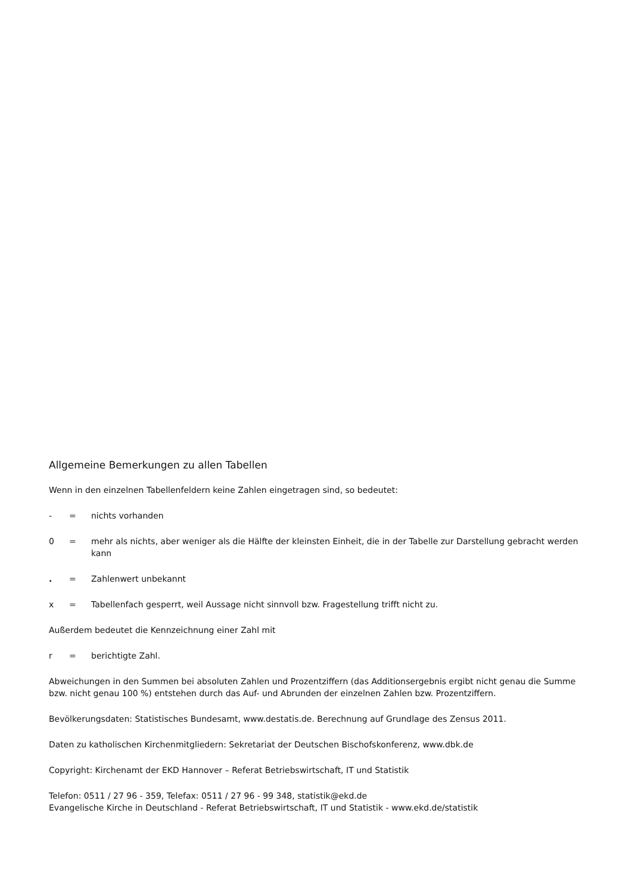Allgemeine Bemerkungen zu allen Tabellen
Wenn in den einzelnen Tabellenfeldern keine Zahlen eingetragen sind, so bedeutet:
- = nichts vorhanden
0 = mehr als nichts, aber weniger als die Hälfte der kleinsten Einheit, die in der Tabelle zur Darstellung gebracht werden kann
. = Zahlenwert unbekannt
x = Tabellenfach gesperrt, weil Aussage nicht sinnvoll bzw. Fragestellung trifft nicht zu.
Außerdem bedeutet die Kennzeichnung einer Zahl mit
r = berichtigte Zahl.
Abweichungen in den Summen bei absoluten Zahlen und Prozentziffern (das Additionsergebnis ergibt nicht genau die Summe bzw. nicht genau 100 %) entstehen durch das Auf- und Abrunden der einzelnen Zahlen bzw. Prozentziffern.
Bevölkerungsdaten: Statistisches Bundesamt, www.destatis.de. Berechnung auf Grundlage des Zensus 2011.
Daten zu katholischen Kirchenmitgliedern: Sekretariat der Deutschen Bischofskonferenz, www.dbk.de
Copyright: Kirchenamt der EKD Hannover – Referat Betriebswirtschaft, IT und Statistik
Telefon: 0511 / 27 96 - 359, Telefax: 0511 / 27 96 - 99 348, statistik@ekd.de
Evangelische Kirche in Deutschland - Referat Betriebswirtschaft, IT und Statistik - www.ekd.de/statistik